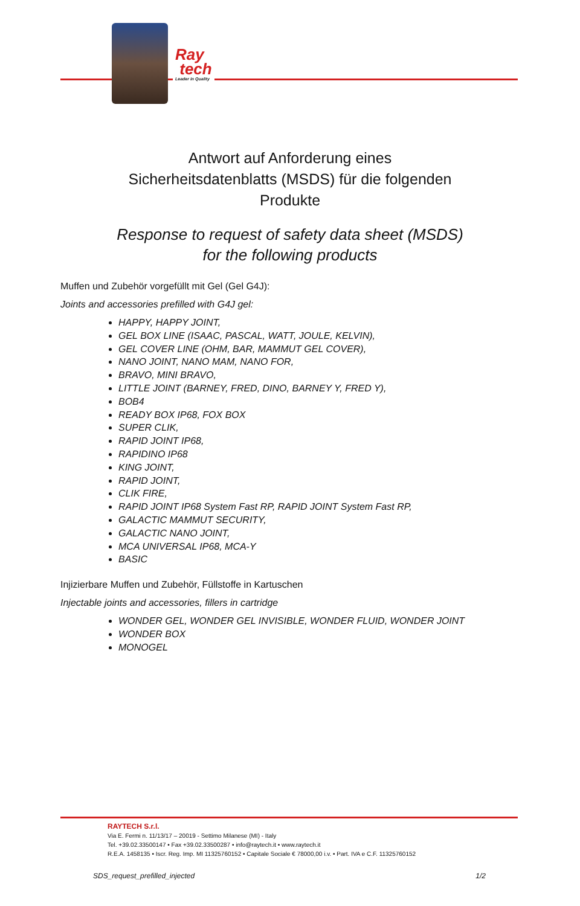Ray
tech
Leader in Quality
Antwort auf Anforderung eines
Sicherheitsdatenblatts (MSDS) für die folgenden
Produkte
Response to request of safety data sheet (MSDS)
for the following products
Muffen und Zubehör vorgefüllt mit Gel (Gel G4J):
Joints and accessories prefilled with G4J gel:
HAPPY, HAPPY JOINT,
GEL BOX LINE (ISAAC, PASCAL, WATT, JOULE, KELVIN),
GEL COVER LINE (OHM, BAR, MAMMUT GEL COVER),
NANO JOINT, NANO MAM, NANO FOR,
BRAVO, MINI BRAVO,
LITTLE JOINT (BARNEY, FRED, DINO, BARNEY Y, FRED Y),
BOB4
READY BOX IP68, FOX BOX
SUPER CLIK,
RAPID JOINT IP68,
RAPIDINO IP68
KING JOINT,
RAPID JOINT,
CLIK FIRE,
RAPID JOINT IP68 System Fast RP, RAPID JOINT System Fast RP,
GALACTIC MAMMUT SECURITY,
GALACTIC NANO JOINT,
MCA UNIVERSAL IP68, MCA-Y
BASIC
Injizierbare Muffen und Zubehör, Füllstoffe in Kartuschen
Injectable joints and accessories, fillers in cartridge
WONDER GEL, WONDER GEL INVISIBLE, WONDER FLUID, WONDER JOINT
WONDER BOX
MONOGEL
RAYTECH S.r.l.
Via E. Fermi n. 11/13/17 – 20019 - Settimo Milanese (MI) - Italy
Tel. +39.02.33500147 • Fax +39.02.33500287 • info@raytech.it • www.raytech.it
R.E.A. 1458135 • Iscr. Reg. Imp. MI 11325760152 • Capitale Sociale € 78000,00 i.v. • Part. IVA e C.F. 11325760152
SDS_request_prefilled_injected 1/2